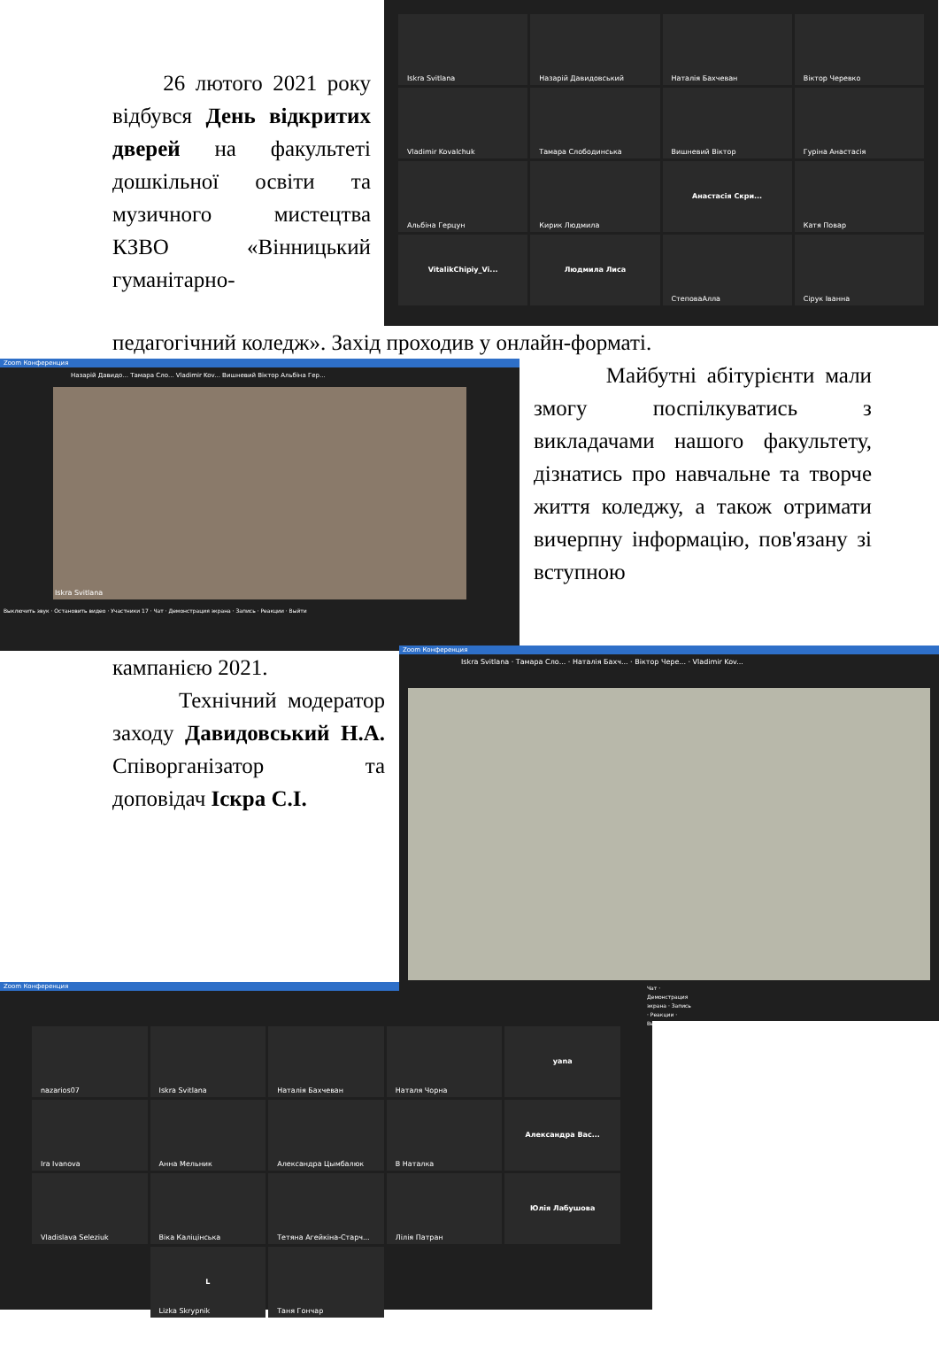26 лютого 2021 року відбувся День відкритих дверей на факультеті дошкільної освіти та музичного мистецтва КЗВО «Вінницький гуманітарно-
Iskra Svitlana
Назарій Давидовський
Наталія Бахчеван
Віктор Черевко
Vladimir Kovalchuk
Тамара Слободинська
Вишневий Віктор
Гуріна Анастасія
Альбіна Герцун
Кирик Людмила
Анастасія Скри...
Катя Повар
VitalikChipiy_Vi...
Людмила Лиса
СтеповаАлла
Сірук Іванна
педагогічний коледж». Захід проходив у онлайн-форматі.
Zoom Конференция
Назарій Давидо... Тамара Сло... Vladimir Kov... Вишневий Віктор Альбіна Гер...
Iskra Svitlana
Выключить звук · Остановить видео · Участники 17 · Чат · Демонстрация экрана · Запись · Реакции · Выйти
Майбутні абітурієнти мали змогу поспілкуватись з викладачами нашого факультету, дізнатись про навчальне та творче життя коледжу, а також отримати вичерпну інформацію, пов'язану зі вступною
кампанією 2021.
Технічний модератор заходу Давидовський Н.А. Співорганізатор та доповідач Іскра С.І.
Zoom Конференция
Iskra Svitlana · Тамара Сло... · Наталія Бахч... · Віктор Чере... · Vladimir Kov...
Чат · Демонстрация экрана · Запись · Реакции · Выйти
Zoom Конференция
nazarios07
Iskra Svitlana
Наталія Бахчеван
Наталя Чорна
yana
Ira Ivanova
Анна Мельник
Александра Цымбалюк
В Наталка
Александра Вас...
Vladislava Seleziuk
Віка Каліцінська
Тетяна Агейкіна-Старч...
Лілія Патран
Юлія Лабушова
L
Lizka Skrypnik
Таня Гончар